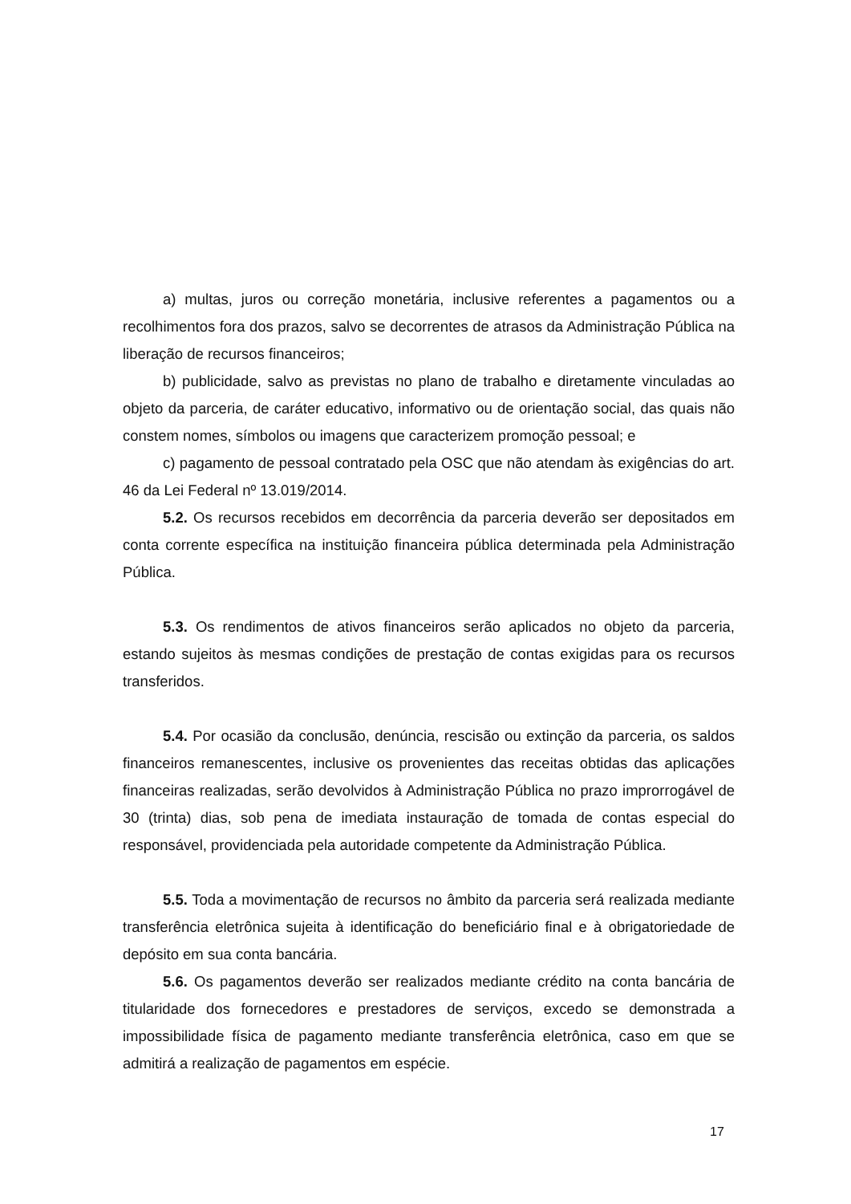a) multas, juros ou correção monetária, inclusive referentes a pagamentos ou a recolhimentos fora dos prazos, salvo se decorrentes de atrasos da Administração Pública na liberação de recursos financeiros;
b) publicidade, salvo as previstas no plano de trabalho e diretamente vinculadas ao objeto da parceria, de caráter educativo, informativo ou de orientação social, das quais não constem nomes, símbolos ou imagens que caracterizem promoção pessoal; e
c) pagamento de pessoal contratado pela OSC que não atendam às exigências do art. 46 da Lei Federal nº 13.019/2014.
5.2. Os recursos recebidos em decorrência da parceria deverão ser depositados em conta corrente específica na instituição financeira pública determinada pela Administração Pública.
5.3. Os rendimentos de ativos financeiros serão aplicados no objeto da parceria, estando sujeitos às mesmas condições de prestação de contas exigidas para os recursos transferidos.
5.4. Por ocasião da conclusão, denúncia, rescisão ou extinção da parceria, os saldos financeiros remanescentes, inclusive os provenientes das receitas obtidas das aplicações financeiras realizadas, serão devolvidos à Administração Pública no prazo improrrogável de 30 (trinta) dias, sob pena de imediata instauração de tomada de contas especial do responsável, providenciada pela autoridade competente da Administração Pública.
5.5. Toda a movimentação de recursos no âmbito da parceria será realizada mediante transferência eletrônica sujeita à identificação do beneficiário final e à obrigatoriedade de depósito em sua conta bancária.
5.6. Os pagamentos deverão ser realizados mediante crédito na conta bancária de titularidade dos fornecedores e prestadores de serviços, excedo se demonstrada a impossibilidade física de pagamento mediante transferência eletrônica, caso em que se admitirá a realização de pagamentos em espécie.
17